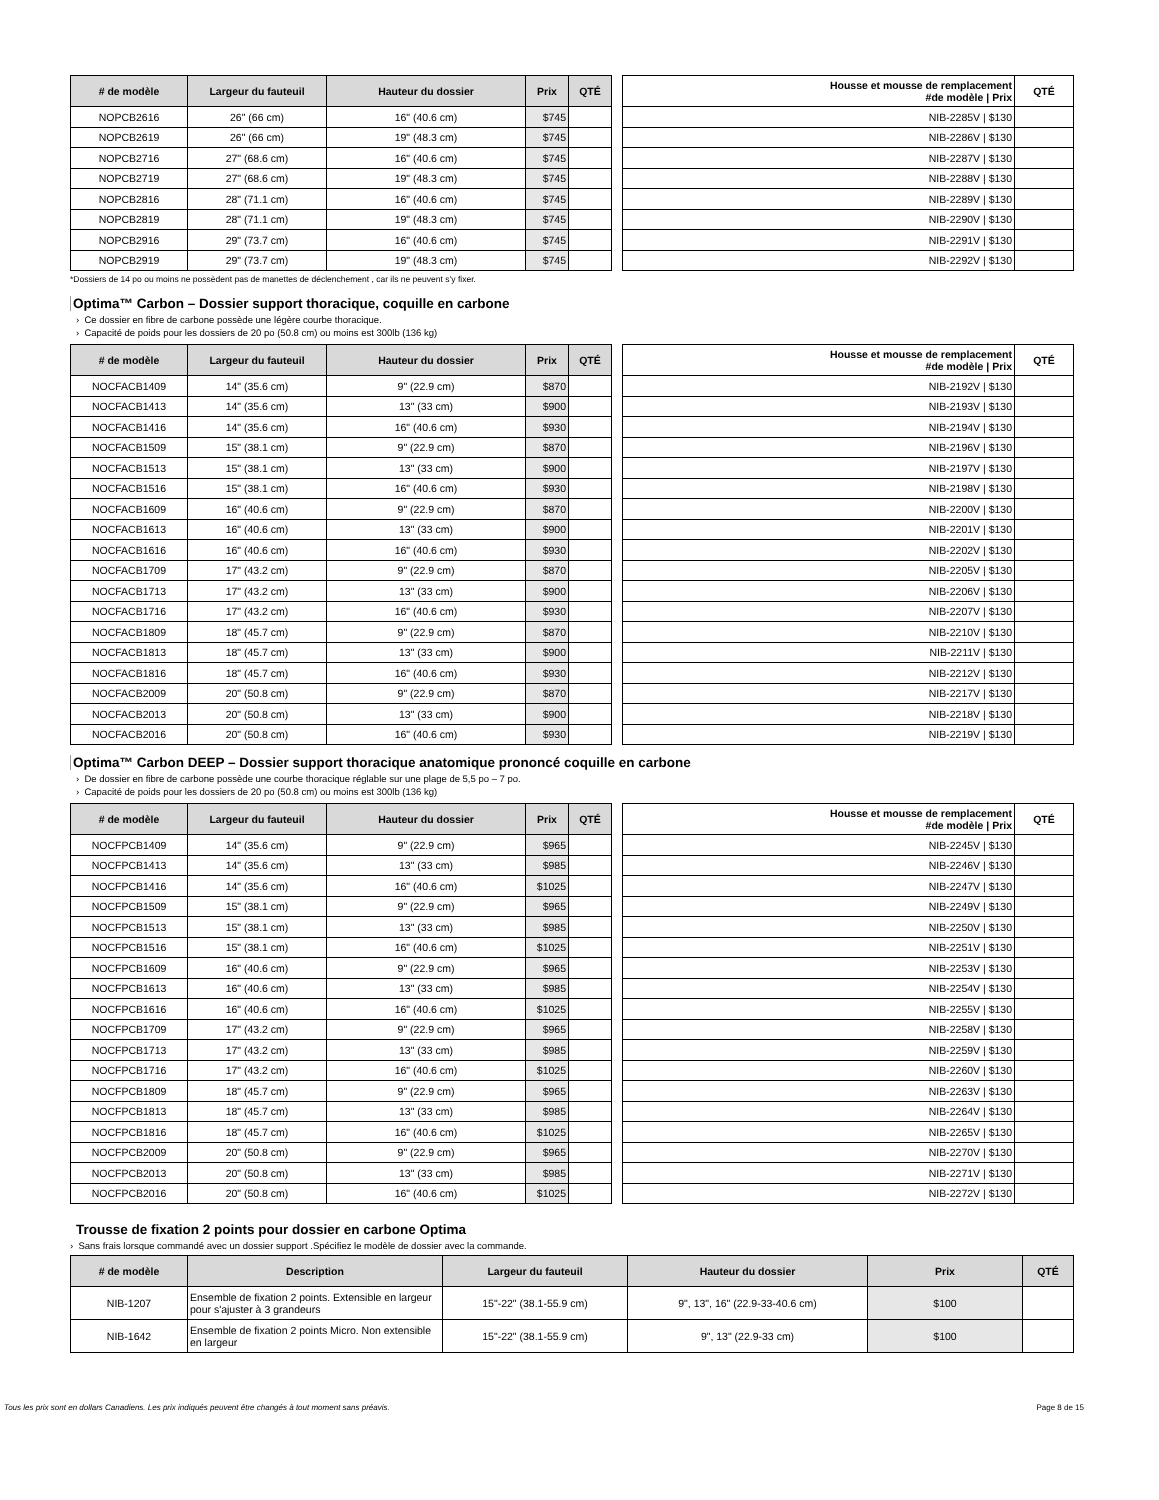| # de modèle | Largeur du fauteuil | Hauteur du dossier | Prix | QTÉ |
| --- | --- | --- | --- | --- |
| NOPCB2616 | 26" (66 cm) | 16" (40.6 cm) | $745 | |
| NOPCB2619 | 26" (66 cm) | 19" (48.3 cm) | $745 | |
| NOPCB2716 | 27" (68.6 cm) | 16" (40.6 cm) | $745 | |
| NOPCB2719 | 27" (68.6 cm) | 19" (48.3 cm) | $745 | |
| NOPCB2816 | 28" (71.1 cm) | 16" (40.6 cm) | $745 | |
| NOPCB2819 | 28" (71.1 cm) | 19" (48.3 cm) | $745 | |
| NOPCB2916 | 29" (73.7 cm) | 16" (40.6 cm) | $745 | |
| NOPCB2919 | 29" (73.7 cm) | 19" (48.3 cm) | $745 | |
| Housse et mousse de remplacement #de modèle / Prix | QTÉ |
| --- | --- |
| NIB-2285V / $130 | |
| NIB-2286V / $130 | |
| NIB-2287V / $130 | |
| NIB-2288V / $130 | |
| NIB-2289V / $130 | |
| NIB-2290V / $130 | |
| NIB-2291V / $130 | |
| NIB-2292V / $130 | |
*Dossiers de 14 po ou moins ne possèdent pas de manettes de déclenchement , car ils ne peuvent s’y fixer.
Optima™ Carbon – Dossier support thoracique, coquille en carbone
› Ce dossier en fibre de carbone possède une légère courbe thoracique.
› Capacité de poids pour les dossiers de 20 po (50.8 cm) ou moins est 300lb (136 kg)
| # de modèle | Largeur du fauteuil | Hauteur du dossier | Prix | QTÉ |
| --- | --- | --- | --- | --- |
| NOCFACB1409 | 14" (35.6 cm) | 9" (22.9 cm) | $870 | |
| NOCFACB1413 | 14" (35.6 cm) | 13" (33 cm) | $900 | |
| NOCFACB1416 | 14" (35.6 cm) | 16" (40.6 cm) | $930 | |
| NOCFACB1509 | 15" (38.1 cm) | 9" (22.9 cm) | $870 | |
| NOCFACB1513 | 15" (38.1 cm) | 13" (33 cm) | $900 | |
| NOCFACB1516 | 15" (38.1 cm) | 16" (40.6 cm) | $930 | |
| NOCFACB1609 | 16" (40.6 cm) | 9" (22.9 cm) | $870 | |
| NOCFACB1613 | 16" (40.6 cm) | 13" (33 cm) | $900 | |
| NOCFACB1616 | 16" (40.6 cm) | 16" (40.6 cm) | $930 | |
| NOCFACB1709 | 17" (43.2 cm) | 9" (22.9 cm) | $870 | |
| NOCFACB1713 | 17" (43.2 cm) | 13" (33 cm) | $900 | |
| NOCFACB1716 | 17" (43.2 cm) | 16" (40.6 cm) | $930 | |
| NOCFACB1809 | 18" (45.7 cm) | 9" (22.9 cm) | $870 | |
| NOCFACB1813 | 18" (45.7 cm) | 13" (33 cm) | $900 | |
| NOCFACB1816 | 18" (45.7 cm) | 16" (40.6 cm) | $930 | |
| NOCFACB2009 | 20" (50.8 cm) | 9" (22.9 cm) | $870 | |
| NOCFACB2013 | 20" (50.8 cm) | 13" (33 cm) | $900 | |
| NOCFACB2016 | 20" (50.8 cm) | 16" (40.6 cm) | $930 | |
| Housse et mousse de remplacement #de modèle / Prix | QTÉ |
| --- | --- |
| NIB-2192V / $130 | |
| NIB-2193V / $130 | |
| NIB-2194V / $130 | |
| NIB-2196V / $130 | |
| NIB-2197V / $130 | |
| NIB-2198V / $130 | |
| NIB-2200V / $130 | |
| NIB-2201V / $130 | |
| NIB-2202V / $130 | |
| NIB-2205V / $130 | |
| NIB-2206V / $130 | |
| NIB-2207V / $130 | |
| NIB-2210V / $130 | |
| NIB-2211V / $130 | |
| NIB-2212V / $130 | |
| NIB-2217V / $130 | |
| NIB-2218V / $130 | |
| NIB-2219V / $130 | |
Optima™ Carbon DEEP – Dossier support thoracique anatomique prononcé coquille en carbone
› De dossier en fibre de carbone possède une courbe thoracique réglable sur une plage de 5,5 po – 7 po.
› Capacité de poids pour les dossiers de 20 po (50.8 cm) ou moins est 300lb (136 kg)
| # de modèle | Largeur du fauteuil | Hauteur du dossier | Prix | QTÉ |
| --- | --- | --- | --- | --- |
| NOCFPCB1409 | 14" (35.6 cm) | 9" (22.9 cm) | $965 | |
| NOCFPCB1413 | 14" (35.6 cm) | 13" (33 cm) | $985 | |
| NOCFPCB1416 | 14" (35.6 cm) | 16" (40.6 cm) | $1025 | |
| NOCFPCB1509 | 15" (38.1 cm) | 9" (22.9 cm) | $965 | |
| NOCFPCB1513 | 15" (38.1 cm) | 13" (33 cm) | $985 | |
| NOCFPCB1516 | 15" (38.1 cm) | 16" (40.6 cm) | $1025 | |
| NOCFPCB1609 | 16" (40.6 cm) | 9" (22.9 cm) | $965 | |
| NOCFPCB1613 | 16" (40.6 cm) | 13" (33 cm) | $985 | |
| NOCFPCB1616 | 16" (40.6 cm) | 16" (40.6 cm) | $1025 | |
| NOCFPCB1709 | 17" (43.2 cm) | 9" (22.9 cm) | $965 | |
| NOCFPCB1713 | 17" (43.2 cm) | 13" (33 cm) | $985 | |
| NOCFPCB1716 | 17" (43.2 cm) | 16" (40.6 cm) | $1025 | |
| NOCFPCB1809 | 18" (45.7 cm) | 9" (22.9 cm) | $965 | |
| NOCFPCB1813 | 18" (45.7 cm) | 13" (33 cm) | $985 | |
| NOCFPCB1816 | 18" (45.7 cm) | 16" (40.6 cm) | $1025 | |
| NOCFPCB2009 | 20" (50.8 cm) | 9" (22.9 cm) | $965 | |
| NOCFPCB2013 | 20" (50.8 cm) | 13" (33 cm) | $985 | |
| NOCFPCB2016 | 20" (50.8 cm) | 16" (40.6 cm) | $1025 | |
| Housse et mousse de remplacement #de modèle / Prix | QTÉ |
| --- | --- |
| NIB-2245V / $130 | |
| NIB-2246V / $130 | |
| NIB-2247V / $130 | |
| NIB-2249V / $130 | |
| NIB-2250V / $130 | |
| NIB-2251V / $130 | |
| NIB-2253V / $130 | |
| NIB-2254V / $130 | |
| NIB-2255V / $130 | |
| NIB-2258V / $130 | |
| NIB-2259V / $130 | |
| NIB-2260V / $130 | |
| NIB-2263V / $130 | |
| NIB-2264V / $130 | |
| NIB-2265V / $130 | |
| NIB-2270V / $130 | |
| NIB-2271V / $130 | |
| NIB-2272V / $130 | |
Trousse de fixation 2 points pour dossier en carbone Optima
› Sans frais lorsque commandé avec un dossier support .Spécifiez le modèle de dossier avec la commande.
| # de modèle | Description | Largeur du fauteuil | Hauteur du dossier | Prix | QTÉ |
| --- | --- | --- | --- | --- | --- |
| NIB-1207 | Ensemble de fixation 2 points. Extensible en largeur pour s'ajuster à 3 grandeurs | 15"-22" (38.1-55.9 cm) | 9", 13", 16" (22.9-33-40.6 cm) | $100 | |
| NIB-1642 | Ensemble de fixation 2 points Micro. Non extensible en largeur | 15"-22" (38.1-55.9 cm) | 9", 13" (22.9-33 cm) | $100 | |
Tous les prix sont en dollars Canadiens. Les prix indiqués peuvent être changés à tout moment sans préavis. Page 8 de 15